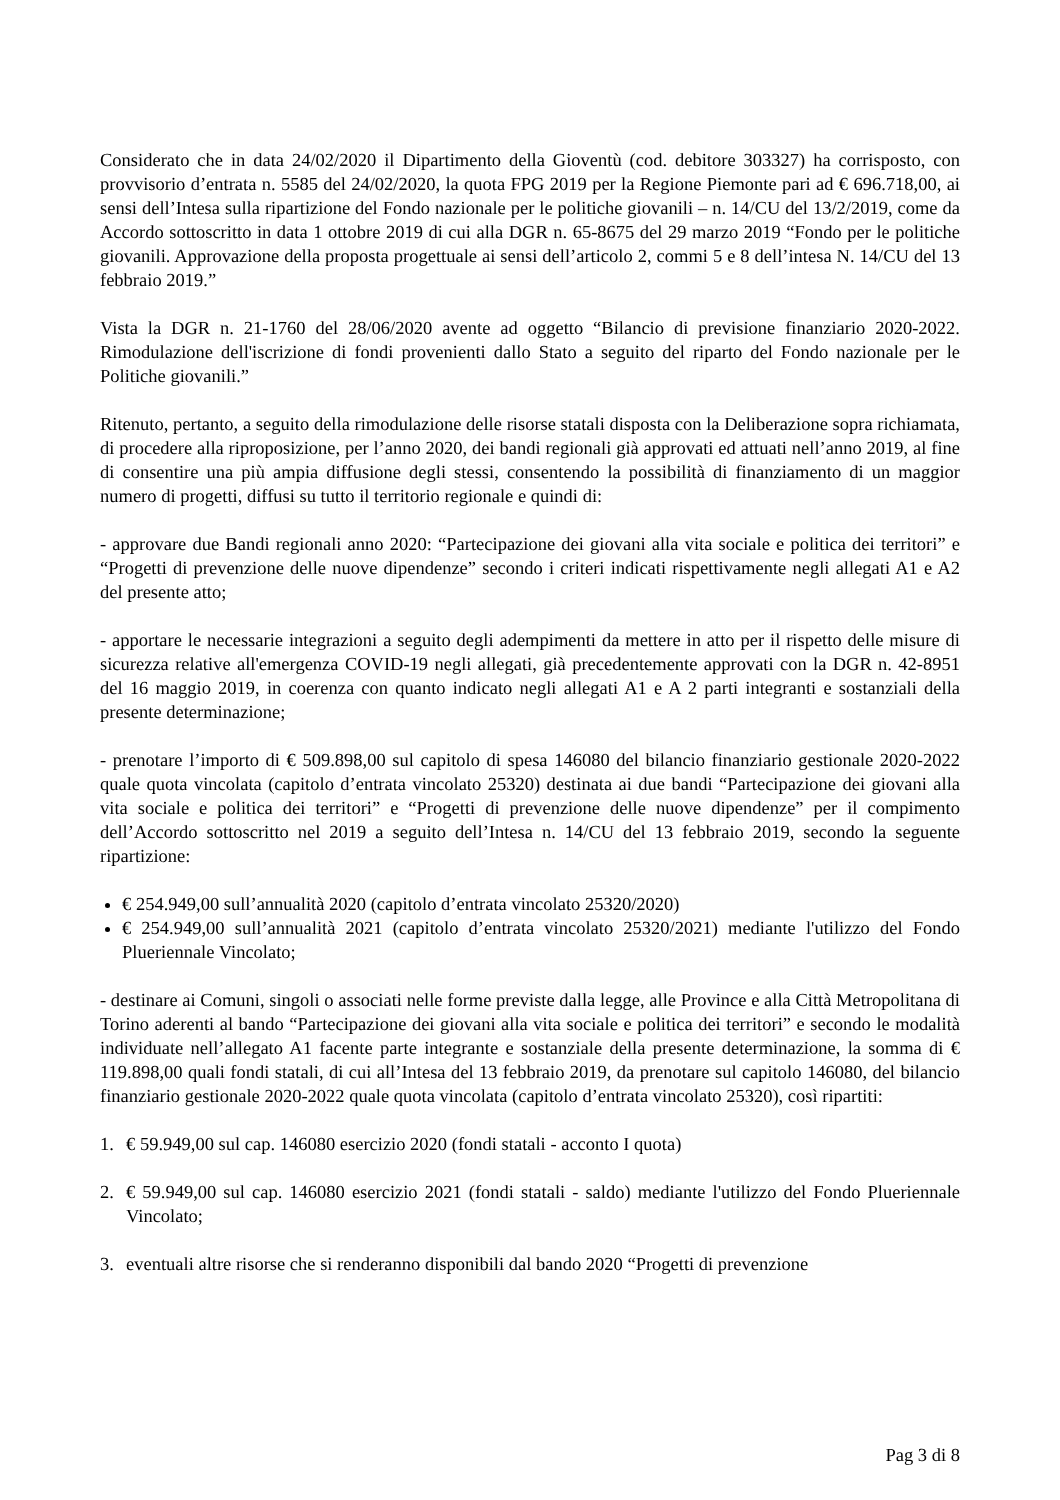Considerato che in data 24/02/2020 il Dipartimento della Gioventù (cod. debitore 303327) ha corrisposto, con provvisorio d’entrata n. 5585 del 24/02/2020, la quota FPG 2019 per la Regione Piemonte pari ad € 696.718,00, ai sensi dell’Intesa sulla ripartizione del Fondo nazionale per le politiche giovanili – n. 14/CU del 13/2/2019, come da Accordo sottoscritto in data 1 ottobre 2019 di cui alla DGR n. 65-8675 del 29 marzo 2019 “Fondo per le politiche giovanili. Approvazione della proposta progettuale ai sensi dell’articolo 2, commi 5 e 8 dell’intesa N. 14/CU del 13 febbraio 2019.”
Vista la DGR n. 21-1760 del 28/06/2020 avente ad oggetto “Bilancio di previsione finanziario 2020-2022. Rimodulazione dell'iscrizione di fondi provenienti dallo Stato a seguito del riparto del Fondo nazionale per le Politiche giovanili.”
Ritenuto, pertanto, a seguito della rimodulazione delle risorse statali disposta con la Deliberazione sopra richiamata, di procedere alla riproposizione, per l’anno 2020, dei bandi regionali già approvati ed attuati nell’anno 2019, al fine di consentire una più ampia diffusione degli stessi, consentendo la possibilità di finanziamento di un maggior numero di progetti, diffusi su tutto il territorio regionale e quindi di:
- approvare due Bandi regionali anno 2020: “Partecipazione dei giovani alla vita sociale e politica dei territori” e “Progetti di prevenzione delle nuove dipendenze” secondo i criteri indicati rispettivamente negli allegati A1 e A2 del presente atto;
- apportare le necessarie integrazioni a seguito degli adempimenti da mettere in atto per il rispetto delle misure di sicurezza relative all'emergenza COVID-19 negli allegati, già precedentemente approvati con la DGR n. 42-8951 del 16 maggio 2019, in coerenza con quanto indicato negli allegati A1 e A 2 parti integranti e sostanziali della presente determinazione;
- prenotare l’importo di € 509.898,00 sul capitolo di spesa 146080 del bilancio finanziario gestionale 2020-2022 quale quota vincolata (capitolo d’entrata vincolato 25320) destinata ai due bandi “Partecipazione dei giovani alla vita sociale e politica dei territori” e “Progetti di prevenzione delle nuove dipendenze” per il compimento dell’Accordo sottoscritto nel 2019 a seguito dell’Intesa n. 14/CU del 13 febbraio 2019, secondo la seguente ripartizione:
€ 254.949,00 sull’annualità 2020 (capitolo d’entrata vincolato 25320/2020)
€ 254.949,00 sull’annualità 2021 (capitolo d’entrata vincolato 25320/2021) mediante l'utilizzo del Fondo Plueriennale Vincolato;
- destinare ai Comuni, singoli o associati nelle forme previste dalla legge, alle Province e alla Città Metropolitana di Torino aderenti al bando “Partecipazione dei giovani alla vita sociale e politica dei territori” e secondo le modalità individuate nell’allegato A1 facente parte integrante e sostanziale della presente determinazione, la somma di € 119.898,00 quali fondi statali, di cui all’Intesa del 13 febbraio 2019, da prenotare sul capitolo 146080, del bilancio finanziario gestionale 2020-2022 quale quota vincolata (capitolo d’entrata vincolato 25320), così ripartiti:
1. € 59.949,00 sul cap. 146080 esercizio 2020 (fondi statali - acconto I quota)
2. € 59.949,00 sul cap. 146080 esercizio 2021 (fondi statali - saldo) mediante l'utilizzo del Fondo Plueriennale Vincolato;
3. eventuali altre risorse che si renderanno disponibili dal bando 2020 “Progetti di prevenzione
Pag 3 di 8